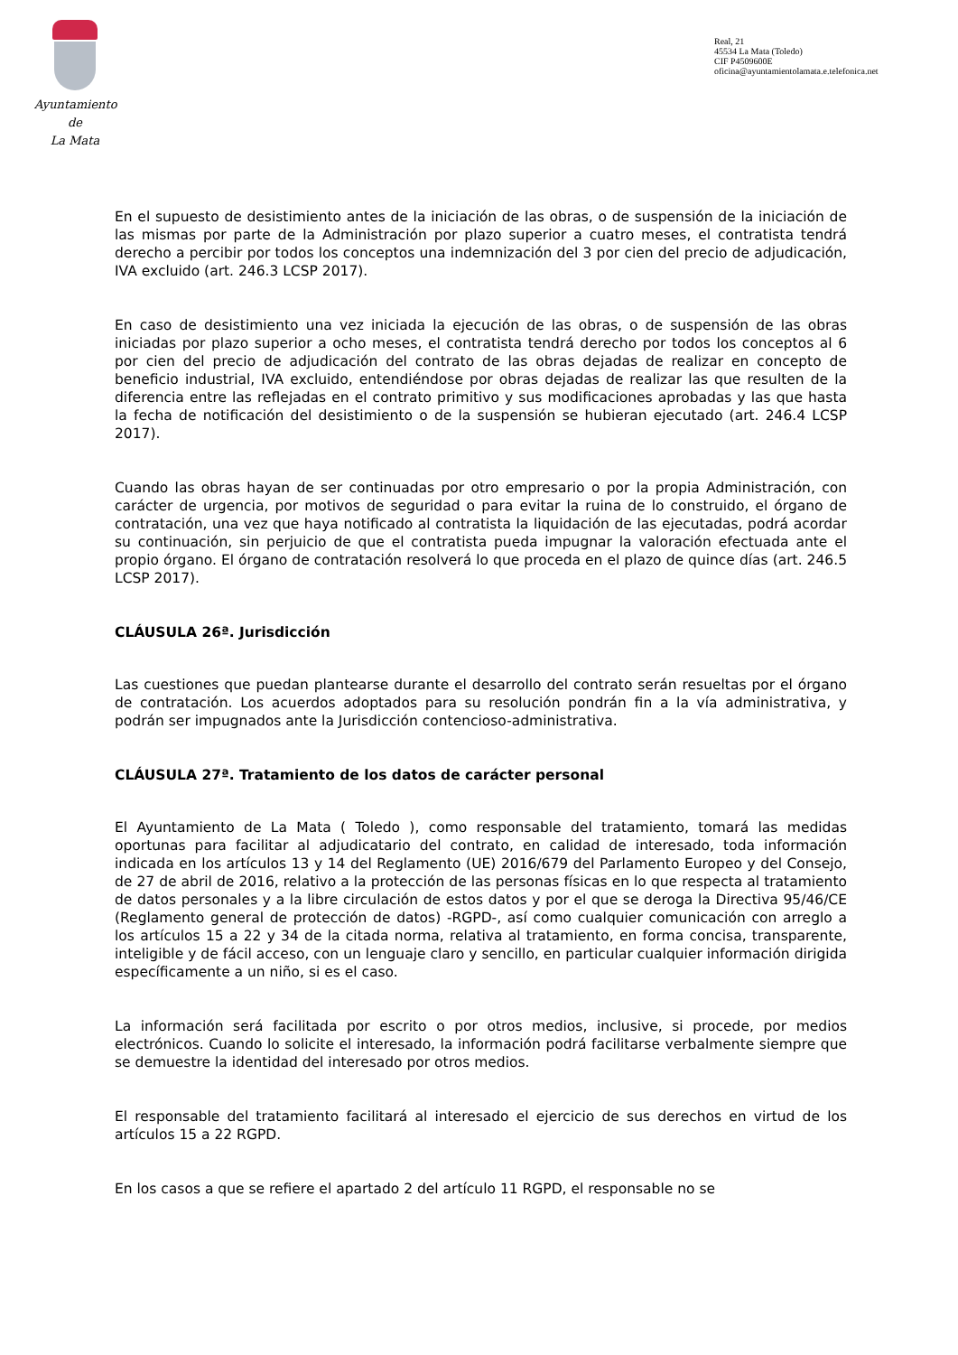Ayuntamiento
de
La Mata
Real, 21
45534 La Mata (Toledo)
CIF P4509600E
oficina@ayuntamientolamata.e.telefonica.net
En el supuesto de desistimiento antes de la iniciación de las obras, o de suspensión de la iniciación de las mismas por parte de la Administración por plazo superior a cuatro meses, el contratista tendrá derecho a percibir por todos los conceptos una indemnización del 3 por cien del precio de adjudicación, IVA excluido (art. 246.3 LCSP 2017).
En caso de desistimiento una vez iniciada la ejecución de las obras, o de suspensión de las obras iniciadas por plazo superior a ocho meses, el contratista tendrá derecho por todos los conceptos al 6 por cien del precio de adjudicación del contrato de las obras dejadas de realizar en concepto de beneficio industrial, IVA excluido, entendiéndose por obras dejadas de realizar las que resulten de la diferencia entre las reflejadas en el contrato primitivo y sus modificaciones aprobadas y las que hasta la fecha de notificación del desistimiento o de la suspensión se hubieran ejecutado (art. 246.4 LCSP 2017).
Cuando las obras hayan de ser continuadas por otro empresario o por la propia Administración, con carácter de urgencia, por motivos de seguridad o para evitar la ruina de lo construido, el órgano de contratación, una vez que haya notificado al contratista la liquidación de las ejecutadas, podrá acordar su continuación, sin perjuicio de que el contratista pueda impugnar la valoración efectuada ante el propio órgano. El órgano de contratación resolverá lo que proceda en el plazo de quince días (art. 246.5 LCSP 2017).
CLÁUSULA 26ª. Jurisdicción
Las cuestiones que puedan plantearse durante el desarrollo del contrato serán resueltas por el órgano de contratación. Los acuerdos adoptados para su resolución pondrán fin a la vía administrativa, y podrán ser impugnados ante la Jurisdicción contencioso-administrativa.
CLÁUSULA 27ª. Tratamiento de los datos de carácter personal
El Ayuntamiento de La Mata ( Toledo ), como responsable del tratamiento, tomará las medidas oportunas para facilitar al adjudicatario del contrato, en calidad de interesado, toda información indicada en los artículos 13 y 14 del Reglamento (UE) 2016/679 del Parlamento Europeo y del Consejo, de 27 de abril de 2016, relativo a la protección de las personas físicas en lo que respecta al tratamiento de datos personales y a la libre circulación de estos datos y por el que se deroga la Directiva 95/46/CE (Reglamento general de protección de datos) -RGPD-, así como cualquier comunicación con arreglo a los artículos 15 a 22 y 34 de la citada norma, relativa al tratamiento, en forma concisa, transparente, inteligible y de fácil acceso, con un lenguaje claro y sencillo, en particular cualquier información dirigida específicamente a un niño, si es el caso.
La información será facilitada por escrito o por otros medios, inclusive, si procede, por medios electrónicos. Cuando lo solicite el interesado, la información podrá facilitarse verbalmente siempre que se demuestre la identidad del interesado por otros medios.
El responsable del tratamiento facilitará al interesado el ejercicio de sus derechos en virtud de los artículos 15 a 22 RGPD.
En los casos a que se refiere el apartado 2 del artículo 11 RGPD, el responsable no se